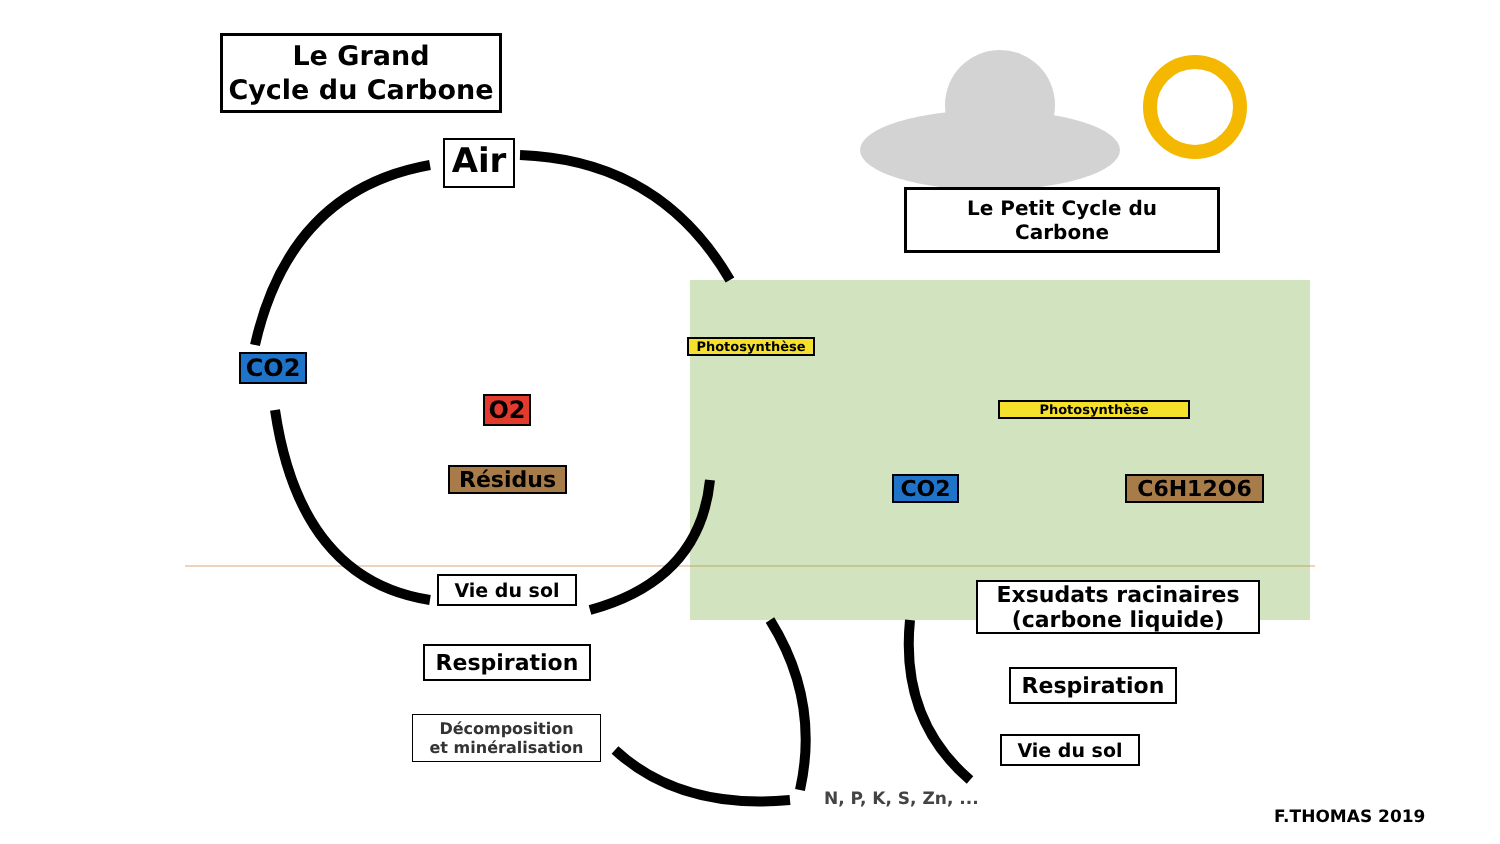Le Grand
Cycle du Carbone
Air
Le Petit Cycle du
Carbone
Photosynthèse
CO2
O2 Photosynthèse
Résidus CO2 C6H12O6
Vie du sol
Exsudats racinaires
(carbone liquide)
Respiration
Respiration
Décomposition
et minéralisation
Vie du sol
N, P, K, S, Zn, ...
F.THOMAS 2019